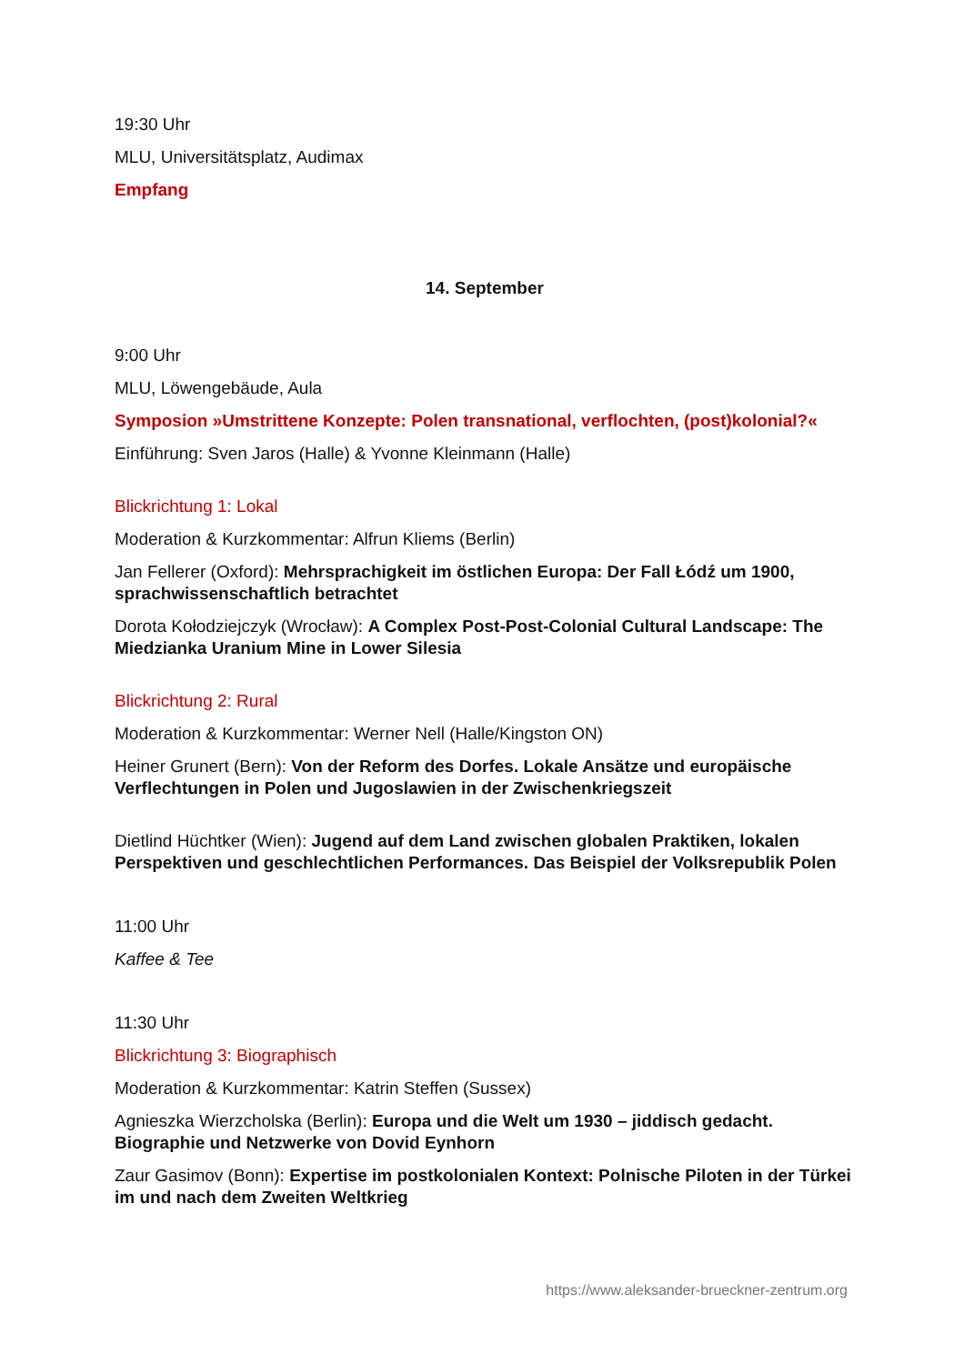19:30 Uhr
MLU, Universitätsplatz, Audimax
Empfang
14. September
9:00 Uhr
MLU, Löwengebäude, Aula
Symposion »Umstrittene Konzepte: Polen transnational, verflochten, (post)kolonial?«
Einführung: Sven Jaros (Halle) & Yvonne Kleinmann (Halle)
Blickrichtung 1: Lokal
Moderation & Kurzkommentar: Alfrun Kliems (Berlin)
Jan Fellerer (Oxford): Mehrsprachigkeit im östlichen Europa: Der Fall Łódź um 1900, sprachwissenschaftlich betrachtet
Dorota Kołodziejczyk (Wrocław): A Complex Post-Post-Colonial Cultural Landscape: The Miedzianka Uranium Mine in Lower Silesia
Blickrichtung 2: Rural
Moderation & Kurzkommentar: Werner Nell (Halle/Kingston ON)
Heiner Grunert (Bern): Von der Reform des Dorfes. Lokale Ansätze und europäische Verflechtungen in Polen und Jugoslawien in der Zwischenkriegszeit
Dietlind Hüchtker (Wien): Jugend auf dem Land zwischen globalen Praktiken, lokalen Perspektiven und geschlechtlichen Performances. Das Beispiel der Volksrepublik Polen
11:00 Uhr
Kaffee & Tee
11:30 Uhr
Blickrichtung 3: Biographisch
Moderation & Kurzkommentar: Katrin Steffen (Sussex)
Agnieszka Wierzcholska (Berlin): Europa und die Welt um 1930 – jiddisch gedacht. Biographie und Netzwerke von Dovid Eynhorn
Zaur Gasimov (Bonn): Expertise im postkolonialen Kontext: Polnische Piloten in der Türkei im und nach dem Zweiten Weltkrieg
https://www.aleksander-brueckner-zentrum.org